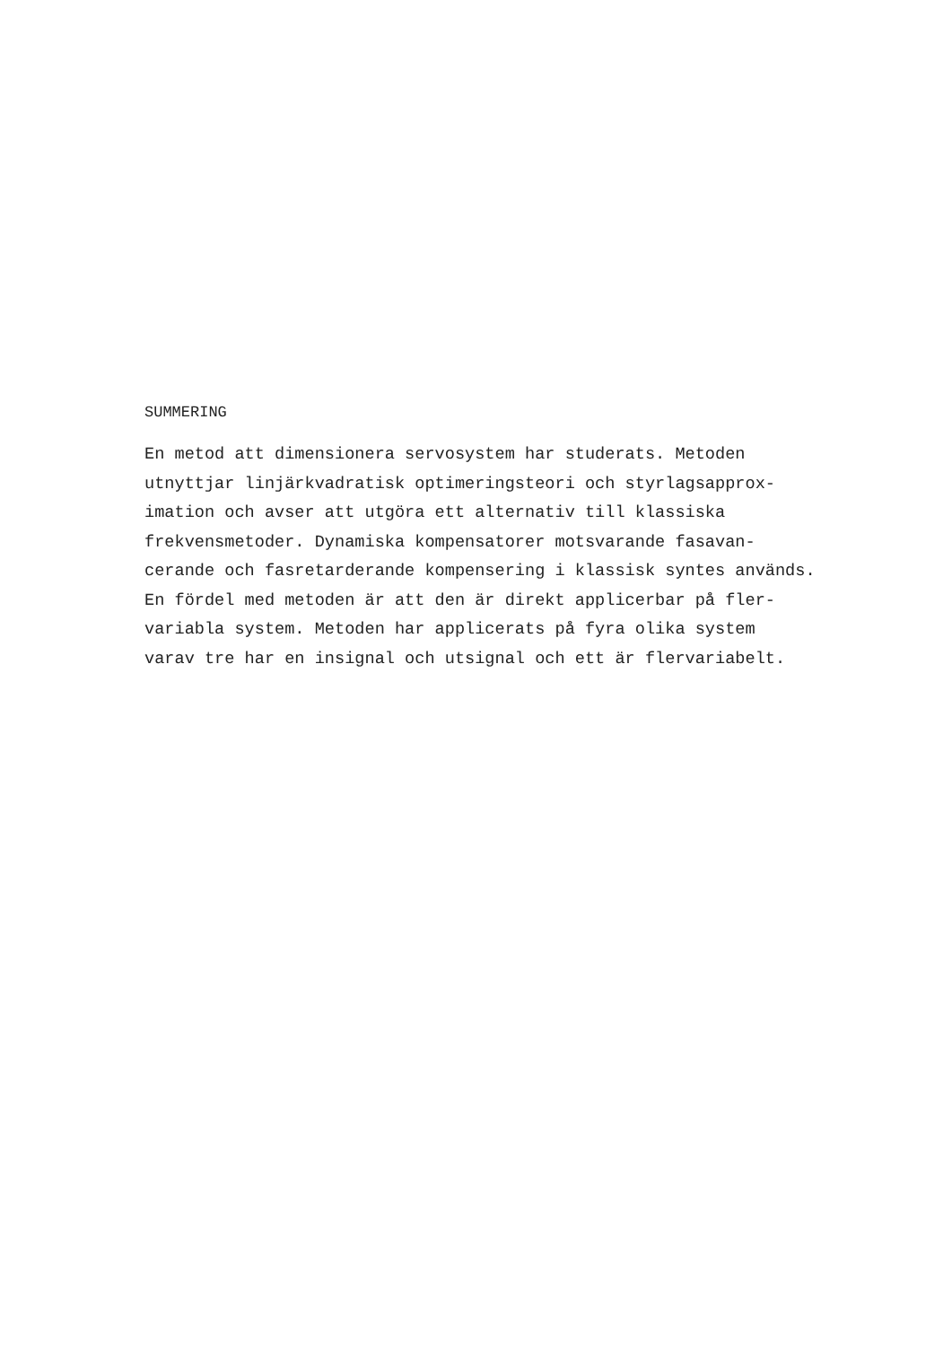SUMMERING
En metod att dimensionera servosystem har studerats. Metoden utnyttjar linjärkvadratisk optimeringsteori och styrlagsapprox- imation och avser att utgöra ett alternativ till klassiska frekvensmetoder. Dynamiska kompensatorer motsvarande fasavan- cerande och fasretarderande kompensering i klassisk syntes används. En fördel med metoden är att den är direkt applicerbar på fler- variabla system. Metoden har applicerats på fyra olika system varav tre har en insignal och utsignal och ett är flervariabelt.